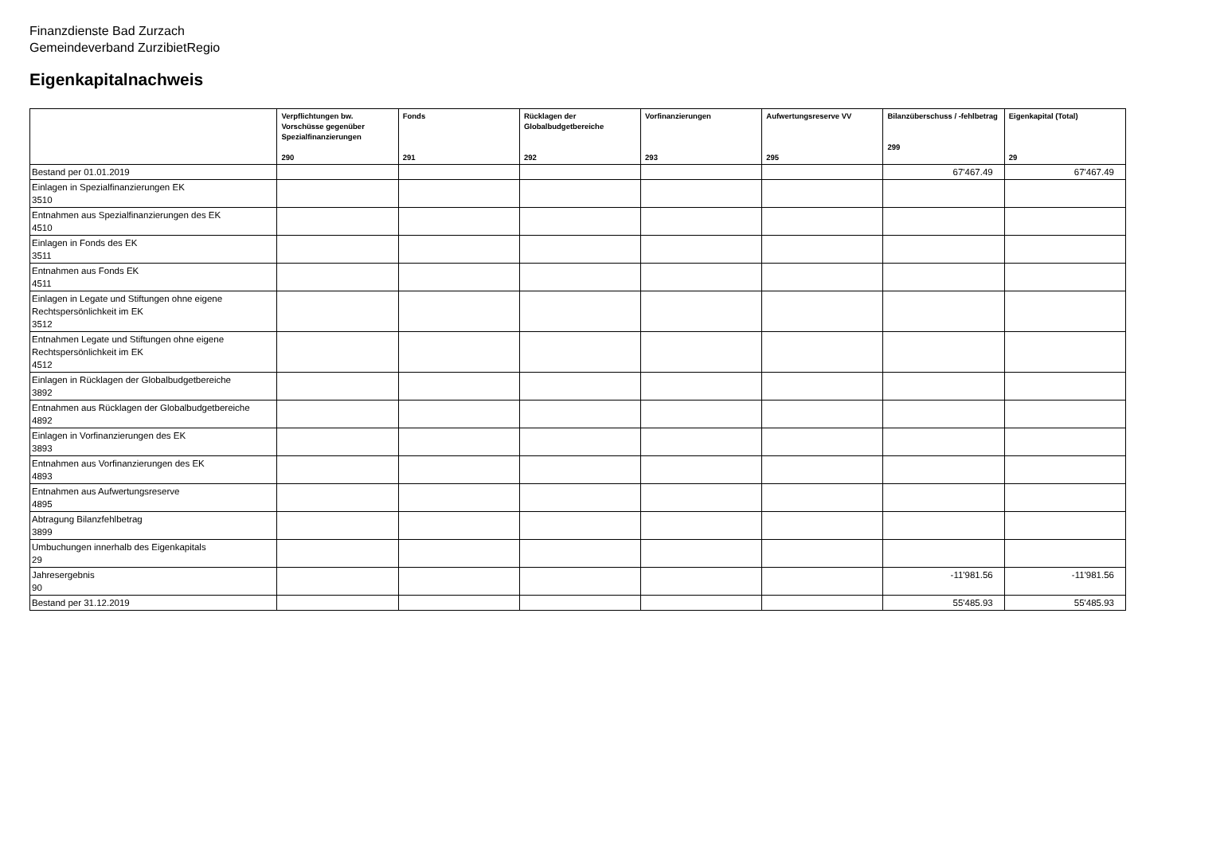Finanzdienste Bad Zurzach
Gemeindeverband ZurzibietRegio
Eigenkapitalnachweis
| | Verpflichtungen bw. Vorschüsse gegenüber Spezialfinanzierungen 290 | Fonds 291 | Rücklagen der Globalbudgetbereiche 292 | Vorfinanzierungen 293 | Aufwertungsreserve VV 295 | Bilanzüberschuss / -fehlbetrag 299 | Eigenkapital (Total) 29 |
| --- | --- | --- | --- | --- | --- | --- | --- |
| Bestand per 01.01.2019 | | | | | | 67'467.49 | 67'467.49 |
| Einlagen in Spezialfinanzierungen EK 3510 | | | | | | | |
| Entnahmen aus Spezialfinanzierungen des EK 4510 | | | | | | | |
| Einlagen in Fonds des EK 3511 | | | | | | | |
| Entnahmen aus Fonds EK 4511 | | | | | | | |
| Einlagen in Legate und Stiftungen ohne eigene Rechtspersönlichkeit im EK 3512 | | | | | | | |
| Entnahmen Legate und Stiftungen ohne eigene Rechtspersönlichkeit im EK 4512 | | | | | | | |
| Einlagen in Rücklagen der Globalbudgetbereiche 3892 | | | | | | | |
| Entnahmen aus Rücklagen der Globalbudgetbereiche 4892 | | | | | | | |
| Einlagen in Vorfinanzierungen des EK 3893 | | | | | | | |
| Entnahmen aus Vorfinanzierungen des EK 4893 | | | | | | | |
| Entnahmen aus Aufwertungsreserve 4895 | | | | | | | |
| Abtragung Bilanzfehlbetrag 3899 | | | | | | | |
| Umbuchungen innerhalb des Eigenkapitals 29 | | | | | | | |
| Jahresergebnis 90 | | | | | | -11'981.56 | -11'981.56 |
| Bestand per 31.12.2019 | | | | | | 55'485.93 | 55'485.93 |